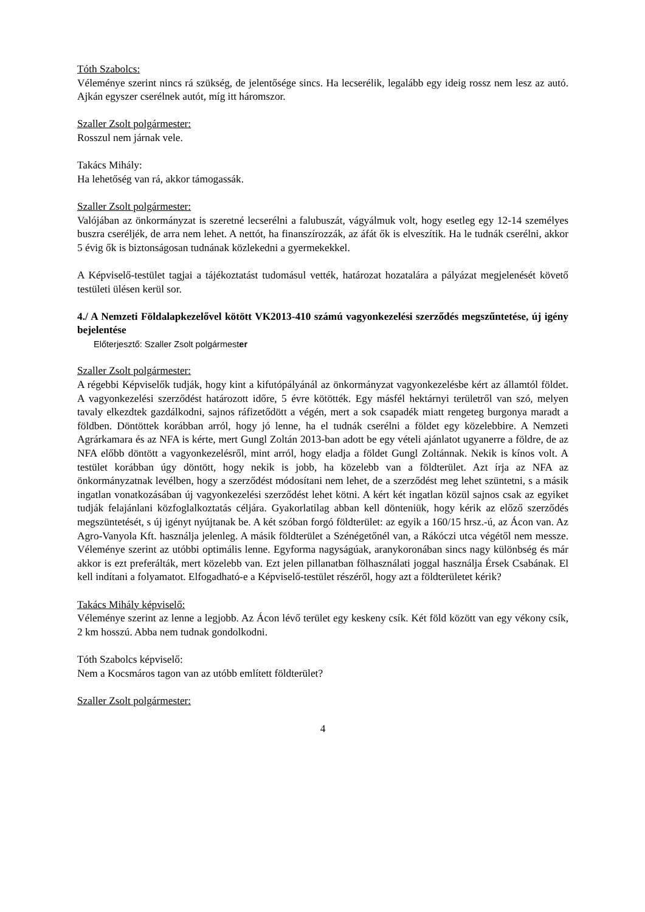Tóth Szabolcs:
Véleménye szerint nincs rá szükség, de jelentősége sincs. Ha lecserélik, legalább egy ideig rossz nem lesz az autó. Ajkán egyszer cserélnek autót, míg itt háromszor.
Szaller Zsolt polgármester:
Rosszul nem járnak vele.
Takács Mihály:
Ha lehetőség van rá, akkor támogassák.
Szaller Zsolt polgármester:
Valójában az önkormányzat is szeretné lecserélni a falubuszát, vágyálmuk volt, hogy esetleg egy 12-14 személyes buszra cseréljék, de arra nem lehet. A nettót, ha finanszírozzák, az áfát ők is elveszítik. Ha le tudnák cserélni, akkor 5 évig ők is biztonságosan tudnának közlekedni a gyermekekkel.
A Képviselő-testület tagjai a tájékoztatást tudomásul vették, határozat hozatalára a pályázat megjelenését követő testületi ülésen kerül sor.
4./ A Nemzeti Földalapkezelővel kötött VK2013-410 számú vagyonkezelési szerződés megszűntetése, új igény bejelentése
Előterjesztő: Szaller Zsolt polgármester
Szaller Zsolt polgármester:
A régebbi Képviselők tudják, hogy kint a kifutópályánál az önkormányzat vagyonkezelésbe kért az államtól földet. A vagyonkezelési szerződést határozott időre, 5 évre kötötték. Egy másfél hektárnyi területről van szó, melyen tavaly elkezdtek gazdálkodni, sajnos ráfizetődött a végén, mert a sok csapadék miatt rengeteg burgonya maradt a földben. Döntöttek korábban arról, hogy jó lenne, ha el tudnák cserélni a földet egy közelebbire. A Nemzeti Agrárkamara és az NFA is kérte, mert Gungl Zoltán 2013-ban adott be egy vételi ajánlatot ugyanerre a földre, de az NFA előbb döntött a vagyonkezelésről, mint arról, hogy eladja a földet Gungl Zoltánnak. Nekik is kínos volt. A testület korábban úgy döntött, hogy nekik is jobb, ha közelebb van a földterület. Azt írja az NFA az önkormányzatnak levélben, hogy a szerződést módosítani nem lehet, de a szerződést meg lehet szüntetni, s a másik ingatlan vonatkozásában új vagyonkezelési szerződést lehet kötni. A kért két ingatlan közül sajnos csak az egyiket tudják felajánlani közfoglalkoztatás céljára. Gyakorlatilag abban kell dönteniük, hogy kérik az előző szerződés megszüntetését, s új igényt nyújtanak be. A két szóban forgó földterület: az egyik a 160/15 hrsz.-ú, az Ácon van. Az Agro-Vanyola Kft. használja jelenleg. A másik földterület a Szénégetőnél van, a Rákóczi utca végétől nem messze. Véleménye szerint az utóbbi optimális lenne. Egyforma nagyságúak, aranykoronában sincs nagy különbség és már akkor is ezt preferálták, mert közelebb van. Ezt jelen pillanatban fölhasználati joggal használja Érsek Csabának. El kell indítani a folyamatot. Elfogadható-e a Képviselő-testület részéről, hogy azt a földterületet kérik?
Takács Mihály képviselő:
Véleménye szerint az lenne a legjobb. Az Ácon lévő terület egy keskeny csík. Két föld között van egy vékony csík, 2 km hosszú. Abba nem tudnak gondolkodni.
Tóth Szabolcs képviselő:
Nem a Kocsmáros tagon van az utóbb említett földterület?
Szaller Zsolt polgármester:
4